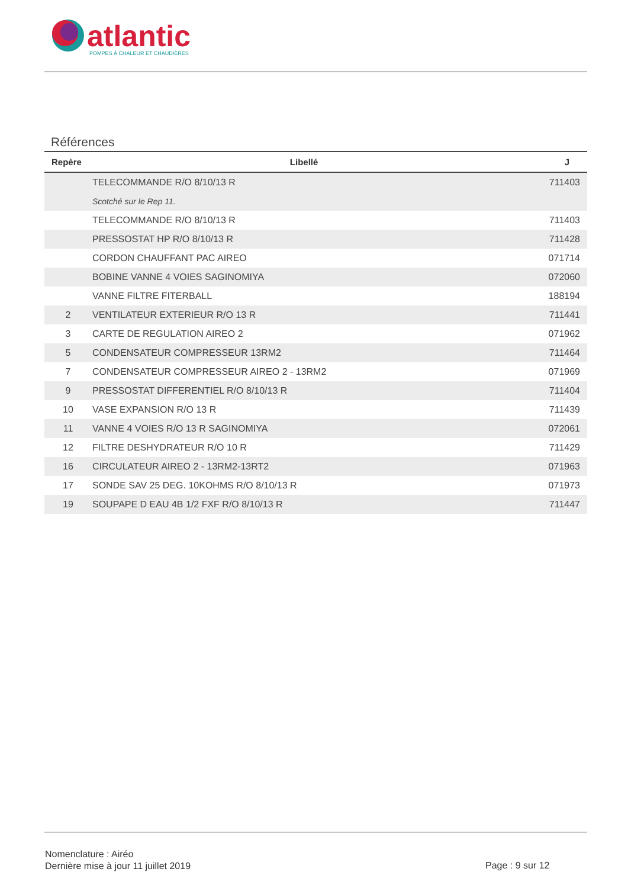atlantic
POMPES À CHALEUR ET CHAUDIÈRES
Références
| Repère | Libellé | J |
| --- | --- | --- |
| | TELECOMMANDE R/O 8/10/13 R | 711403 |
| | Scotché sur le Rep 11. | |
| | TELECOMMANDE R/O 8/10/13 R | 711403 |
| | PRESSOSTAT HP R/O 8/10/13 R | 711428 |
| | CORDON CHAUFFANT PAC AIREO | 071714 |
| | BOBINE VANNE 4 VOIES SAGINOMIYA | 072060 |
| | VANNE FILTRE FITERBALL | 188194 |
| 2 | VENTILATEUR EXTERIEUR R/O 13 R | 711441 |
| 3 | CARTE DE REGULATION AIREO 2 | 071962 |
| 5 | CONDENSATEUR COMPRESSEUR 13RM2 | 711464 |
| 7 | CONDENSATEUR COMPRESSEUR AIREO 2 - 13RM2 | 071969 |
| 9 | PRESSOSTAT DIFFERENTIEL R/O 8/10/13 R | 711404 |
| 10 | VASE EXPANSION R/O 13 R | 711439 |
| 11 | VANNE 4 VOIES R/O 13 R SAGINOMIYA | 072061 |
| 12 | FILTRE DESHYDRATEUR R/O 10 R | 711429 |
| 16 | CIRCULATEUR AIREO 2 - 13RM2-13RT2 | 071963 |
| 17 | SONDE SAV 25 DEG. 10KOHMS R/O 8/10/13 R | 071973 |
| 19 | SOUPAPE D EAU 4B 1/2 FXF R/O 8/10/13 R | 711447 |
Nomenclature : Airéo
Dernière mise à jour 11 juillet 2019
Page : 9 sur 12